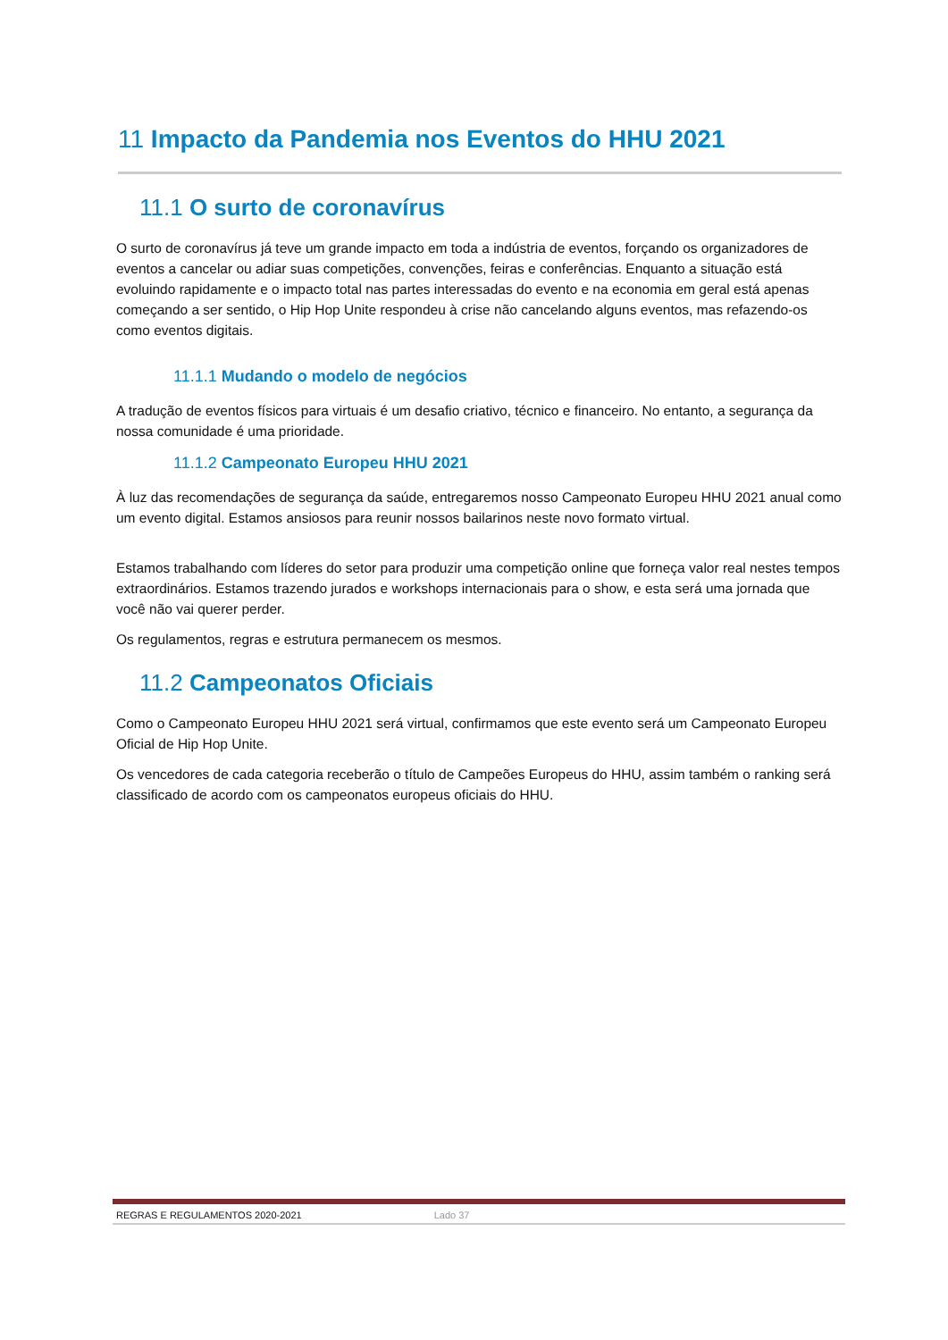11 Impacto da Pandemia nos Eventos do HHU 2021
11.1 O surto de coronavírus
O surto de coronavírus já teve um grande impacto em toda a indústria de eventos, forçando os organizadores de eventos a cancelar ou adiar suas competições, convenções, feiras e conferências. Enquanto a situação está evoluindo rapidamente e o impacto total nas partes interessadas do evento e na economia em geral está apenas começando a ser sentido, o Hip Hop Unite respondeu à crise não cancelando alguns eventos, mas refazendo-os como eventos digitais.
11.1.1 Mudando o modelo de negócios
A tradução de eventos físicos para virtuais é um desafio criativo, técnico e financeiro. No entanto, a segurança da nossa comunidade é uma prioridade.
11.1.2 Campeonato Europeu HHU 2021
À luz das recomendações de segurança da saúde, entregaremos nosso Campeonato Europeu HHU 2021 anual como um evento digital. Estamos ansiosos para reunir nossos bailarinos neste novo formato virtual.
Estamos trabalhando com líderes do setor para produzir uma competição online que forneça valor real nestes tempos extraordinários. Estamos trazendo jurados e workshops internacionais para o show, e esta será uma jornada que você não vai querer perder.
Os regulamentos, regras e estrutura permanecem os mesmos.
11.2 Campeonatos Oficiais
Como o Campeonato Europeu HHU 2021 será virtual, confirmamos que este evento será um Campeonato Europeu Oficial de Hip Hop Unite.
Os vencedores de cada categoria receberão o título de Campeões Europeus do HHU, assim também o ranking será classificado de acordo com os campeonatos europeus oficiais do HHU.
REGRAS E REGULAMENTOS 2020-2021 Lado 37